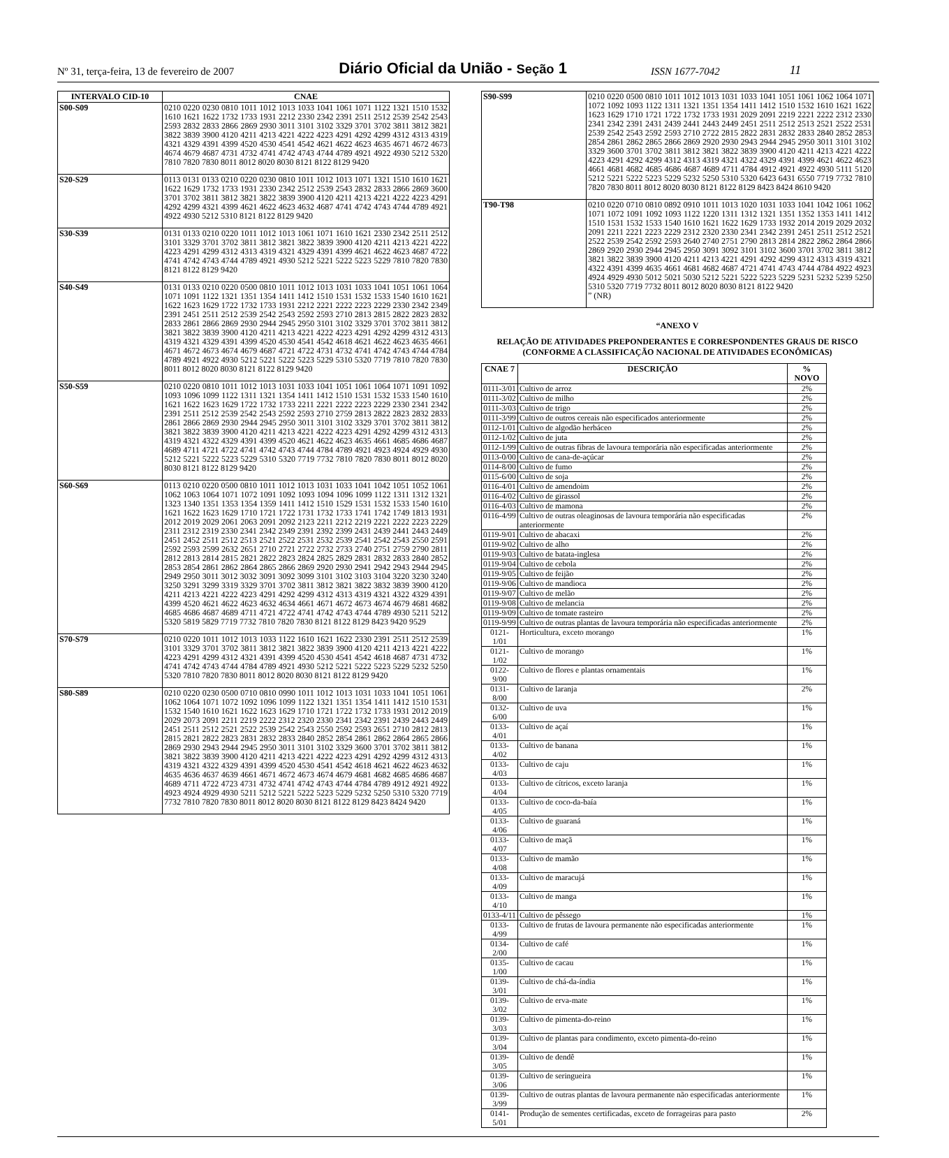Nº 31, terça-feira, 13 de fevereiro de 2007 Diário Oficial da União - Seção 1 ISSN 1677-7042 11
| INTERVALO CID-10 | CNAE |
| --- | --- |
| S00-S09 | 0210 0220 0230 0810 1011 1012 1013 1033 1041 1061 1071 1122 1321 1510 1532 1610 1621 1622 1732 1733 1931 2212 2330 2342 2391 2511 2512 2539 2542 2543 2593 2832 2833 2866 2869 2930 3011 3101 3102 3329 3701 3702 3811 3812 3821 3822 3839 3900 4120 4211 4213 4221 4222 4223 4291 4292 4299 4312 4313 4319 4321 4329 4391 4399 4520 4530 4541 4542 4621 4622 4623 4635 4671 4672 4673 4674 4679 4687 4731 4732 4741 4742 4743 4744 4789 4921 4922 4930 5212 5320 7810 7820 7830 8011 8012 8020 8030 8121 8122 8129 9420 |
| S20-S29 | 0113 0131 0133 0210 0220 0230 0810 1011 1012 1013 1071 1321 1510 1610 1621 1622 1629 1732 1733 1931 2330 2342 2512 2539 2543 2832 2833 2866 2869 3600 3701 3702 3811 3812 3821 3822 3839 3900 4120 4211 4213 4221 4222 4223 4291 4292 4299 4321 4399 4621 4622 4623 4632 4687 4741 4742 4743 4744 4789 4921 4922 4930 5212 5310 8121 8122 8129 9420 |
| S30-S39 | 0131 0133 0210 0220 1011 1012 1013 1061 1071 1610 1621 2330 2342 2511 2512 3101 3329 3701 3702 3811 3812 3821 3822 3839 3900 4120 4211 4213 4221 4222 4223 4291 4299 4312 4313 4319 4321 4329 4391 4399 4621 4622 4623 4687 4722 4741 4742 4743 4744 4789 4921 4930 5212 5221 5222 5223 5229 7810 7820 7830 8121 8122 8129 9420 |
| S40-S49 | 0131 0133 0210 0220 0500 0810 1011 1012 1013 1031 1033 1041 1051 1061 1064 1071 1091 1122 1321 1351 1354 1411 1412 1510 1531 1532 1533 1540 1610 1621 1622 1623 1629 1722 1732 1733 1931 2212 2221 2222 2223 2229 2330 2342 2349 2391 2451 2511 2512 2539 2542 2543 2592 2593 2710 2813 2815 2822 2823 2832 2833 2861 2866 2869 2930 2944 2945 2950 3101 3102 3329 3701 3702 3811 3812 3821 3822 3839 3900 4120 4211 4213 4221 4222 4223 4291 4292 4299 4312 4313 4319 4321 4329 4391 4399 4520 4530 4541 4542 4618 4621 4622 4623 4635 4661 4671 4672 4673 4674 4679 4687 4721 4722 4731 4732 4741 4742 4743 4744 4784 4789 4921 4922 4930 5212 5221 5222 5223 5229 5310 5320 7719 7810 7820 7830 8011 8012 8020 8030 8121 8122 8129 9420 |
| S50-S59 | 0210 0220 0810 1011 1012 1013 1031 1033 1041 1051 1061 1064 1071 1091 1092 1093 1096 1099 1122 1311 1321 1354 1411 1412 1510 1531 1532 1533 1540 1610 1621 1622 1623 1629 1722 1732 1733 2211 2221 2222 2223 2229 2330 2341 2342 2391 2511 2512 2539 2542 2543 2592 2593 2710 2759 2813 2822 2823 2832 2833 2861 2866 2869 2930 2944 2945 2950 3011 3101 3102 3329 3701 3702 3811 3812 3821 3822 3839 3900 4120 4211 4213 4221 4222 4223 4291 4292 4299 4312 4313 4319 4321 4322 4329 4391 4399 4520 4621 4622 4623 4635 4661 4685 4686 4687 4689 4711 4721 4722 4741 4742 4743 4744 4784 4789 4921 4923 4924 4929 4930 5212 5221 5222 5223 5229 5310 5320 7719 7732 7810 7820 7830 8011 8012 8020 8030 8121 8122 8129 9420 |
| S60-S69 | 0113 0210 0220 0500 0810 1011 1012 1013 1031 1033 1041 1042 1051 1052 1061 1062 1063 1064 1071 1072 1091 1092 1093 1094 1096 1099 1122 1311 1312 1321 1323 1340 1351 1353 1354 1359 1411 1412 1510 1529 1531 1532 1533 1540 1610 1621 1622 1623 1629 1710 1721 1722 1731 1732 1733 1741 1742 1749 1813 1931 2012 2019 2029 2061 2063 2091 2092 2123 2211 2212 2219 2221 2222 2223 2229 2311 2312 2319 2330 2341 2342 2349 2391 2392 2399 2431 2439 2441 2443 2449 2451 2452 2511 2512 2513 2521 2522 2531 2532 2539 2541 2542 2543 2550 2591 2592 2593 2599 2632 2651 2710 2721 2722 2732 2733 2740 2751 2759 2790 2811 2812 2813 2814 2815 2821 2822 2823 2824 2825 2829 2831 2832 2833 2840 2852 2853 2854 2861 2862 2864 2865 2866 2869 2920 2930 2941 2942 2943 2944 2945 2949 2950 3011 3012 3032 3091 3092 3099 3101 3102 3103 3104 3220 3230 3240 3250 3291 3299 3319 3329 3701 3702 3811 3812 3821 3822 3832 3839 3900 4120 4211 4213 4221 4222 4223 4291 4292 4299 4312 4313 4319 4321 4322 4329 4391 4399 4520 4621 4622 4623 4632 4634 4661 4671 4672 4673 4674 4679 4681 4682 4685 4686 4687 4689 4711 4721 4722 4741 4742 4743 4744 4789 4930 5211 5212 5320 5819 5829 7719 7732 7810 7820 7830 8121 8122 8129 8423 9420 9529 |
| S70-S79 | 0210 0220 1011 1012 1013 1033 1122 1610 1621 1622 2330 2391 2511 2512 2539 3101 3329 3701 3702 3811 3812 3821 3822 3839 3900 4120 4211 4213 4221 4222 4223 4291 4299 4312 4321 4391 4399 4520 4530 4541 4542 4618 4687 4731 4732 4741 4742 4743 4744 4784 4789 4921 4930 5212 5221 5222 5223 5229 5232 5250 5320 7810 7820 7830 8011 8012 8020 8030 8121 8122 8129 9420 |
| S80-S89 | 0210 0220 0230 0500 0710 0810 0990 1011 1012 1013 1031 1033 1041 1051 1061 1062 1064 1071 1072 1092 1096 1099 1122 1321 1351 1354 1411 1412 1510 1531 1532 1540 1610 1621 1622 1623 1629 1710 1721 1722 1732 1733 1931 2012 2019 2029 2073 2091 2211 2219 2222 2312 2320 2330 2341 2342 2391 2439 2443 2449 2451 2511 2512 2521 2522 2539 2542 2543 2550 2592 2593 2651 2710 2812 2813 2815 2821 2822 2823 2831 2832 2833 2840 2852 2854 2861 2862 2864 2865 2866 2869 2930 2943 2944 2945 2950 3011 3101 3102 3329 3600 3701 3702 3811 3812 3821 3822 3839 3900 4120 4211 4213 4221 4222 4223 4291 4292 4299 4312 4313 4319 4321 4322 4329 4391 4399 4520 4530 4541 4542 4618 4621 4622 4623 4632 4635 4636 4637 4639 4661 4671 4672 4673 4674 4679 4681 4682 4685 4686 4687 4689 4711 4722 4723 4731 4732 4741 4742 4743 4744 4784 4789 4912 4921 4922 4923 4924 4929 4930 5211 5212 5221 5222 5223 5229 5232 5250 5310 5320 7719 7732 7810 7820 7830 8011 8012 8020 8030 8121 8122 8129 8423 8424 9420 |
| S90-S99 | 0210 0220 0500 0810 1011 1012 1013 1031 1033 1041 1051 1061 1062 1064 1071 1072 1092 1093 1122 1311 1321 1351 1354 1411 1412 1510 1532 1610 1621 1622 1623 1629 1710 1721 1722 1732 1733 1931 2029 2091 2219 2221 2222 2312 2330 2341 2342 2391 2431 2439 2441 2443 2449 2451 2511 2512 2513 2521 2522 2531 2539 2542 2543 2592 2593 2710 2722 2815 2822 2831 2832 2833 2840 2852 2853 2854 2861 2862 2865 2866 2869 2920 2930 2943 2944 2945 2950 3011 3101 3102 3329 3600 3701 3702 3811 3812 3821 3822 3839 3900 4120 4211 4213 4221 4222 4223 4291 4292 4299 4312 4313 4319 4321 4322 4329 4391 4399 4621 4622 4623 4661 4681 4682 4685 4686 4687 4689 4711 4784 4912 4921 4922 4930 5111 5120 5212 5221 5222 5223 5229 5232 5250 5310 5320 6423 6431 6550 7719 7732 7810 7820 7830 8011 8012 8020 8030 8121 8122 8129 8423 8424 8610 9420 |
| T90-T98 | 0210 0220 0710 0810 0892 0910 1011 1013 1020 1031 1033 1041 1042 1061 1062 1071 1072 1091 1092 1093 1122 1220 1311 1312 1321 1351 1352 1353 1411 1412 1510 1531 1532 1533 1540 1610 1621 1622 1629 1733 1932 2014 2019 2029 2032 2091 2211 2221 2223 2229 2312 2320 2330 2341 2342 2391 2451 2511 2512 2521 2522 2539 2542 2592 2593 2640 2740 2751 2790 2813 2814 2822 2862 2864 2866 2869 2920 2930 2944 2945 2950 3091 3092 3101 3102 3600 3701 3702 3811 3812 3821 3822 3839 3900 4120 4211 4213 4221 4291 4292 4299 4312 4313 4319 4321 4322 4391 4399 4635 4661 4681 4682 4687 4721 4741 4743 4744 4784 4922 4923 4924 4929 4930 5012 5021 5030 5212 5221 5222 5223 5229 5231 5232 5239 5250 5310 5320 7719 7732 8011 8012 8020 8030 8121 8122 9420 ” (NR) |
“ANEXO V
RELAÇÃO DE ATIVIDADES PREPONDERANTES E CORRESPONDENTES GRAUS DE RISCO (CONFORME A CLASSIFICAÇÃO NACIONAL DE ATIVIDADES ECONÔMICAS)
| CNAE 7 | DESCRIÇÃO | % NOVO |
| --- | --- | --- |
| 0111-3/01 | Cultivo de arroz | 2% |
| 0111-3/02 | Cultivo de milho | 2% |
| 0111-3/03 | Cultivo de trigo | 2% |
| 0111-3/99 | Cultivo de outros cereais não especificados anteriormente | 2% |
| 0112-1/01 | Cultivo de algodão herbáceo | 2% |
| 0112-1/02 | Cultivo de juta | 2% |
| 0112-1/99 | Cultivo de outras fibras de lavoura temporária não especificadas anteriormente | 2% |
| 0113-0/00 | Cultivo de cana-de-açúcar | 2% |
| 0114-8/00 | Cultivo de fumo | 2% |
| 0115-6/00 | Cultivo de soja | 2% |
| 0116-4/01 | Cultivo de amendoim | 2% |
| 0116-4/02 | Cultivo de girassol | 2% |
| 0116-4/03 | Cultivo de mamona | 2% |
| 0116-4/99 | Cultivo de outras oleaginosas de lavoura temporária não especificadas anteriormente | 2% |
| 0119-9/01 | Cultivo de abacaxi | 2% |
| 0119-9/02 | Cultivo de alho | 2% |
| 0119-9/03 | Cultivo de batata-inglesa | 2% |
| 0119-9/04 | Cultivo de cebola | 2% |
| 0119-9/05 | Cultivo de feijão | 2% |
| 0119-9/06 | Cultivo de mandioca | 2% |
| 0119-9/07 | Cultivo de melão | 2% |
| 0119-9/08 | Cultivo de melancia | 2% |
| 0119-9/09 | Cultivo de tomate rasteiro | 2% |
| 0119-9/99 | Cultivo de outras plantas de lavoura temporária não especificadas anteriormente | 2% |
| 0121-1/01 | Horticultura, exceto morango | 1% |
| 0121-1/02 | Cultivo de morango | 1% |
| 0122-9/00 | Cultivo de flores e plantas ornamentais | 1% |
| 0131-8/00 | Cultivo de laranja | 2% |
| 0132-6/00 | Cultivo de uva | 1% |
| 0133-4/01 | Cultivo de açaí | 1% |
| 0133-4/02 | Cultivo de banana | 1% |
| 0133-4/03 | Cultivo de caju | 1% |
| 0133-4/04 | Cultivo de cítricos, exceto laranja | 1% |
| 0133-4/05 | Cultivo de coco-da-baía | 1% |
| 0133-4/06 | Cultivo de guaraná | 1% |
| 0133-4/07 | Cultivo de maçã | 1% |
| 0133-4/08 | Cultivo de mamão | 1% |
| 0133-4/09 | Cultivo de maracujá | 1% |
| 0133-4/10 | Cultivo de manga | 1% |
| 0133-4/11 | Cultivo de pêssego | 1% |
| 0133-4/99 | Cultivo de frutas de lavoura permanente não especificadas anteriormente | 1% |
| 0134-2/00 | Cultivo de café | 1% |
| 0135-1/00 | Cultivo de cacau | 1% |
| 0139-3/01 | Cultivo de chá-da-índia | 1% |
| 0139-3/02 | Cultivo de erva-mate | 1% |
| 0139-3/03 | Cultivo de pimenta-do-reino | 1% |
| 0139-3/04 | Cultivo de plantas para condimento, exceto pimenta-do-reino | 1% |
| 0139-3/05 | Cultivo de dendê | 1% |
| 0139-3/06 | Cultivo de seringueira | 1% |
| 0139-3/99 | Cultivo de outras plantas de lavoura permanente não especificadas anteriormente | 1% |
| 0141-5/01 | Produção de sementes certificadas, exceto de forrageiras para pasto | 2% |